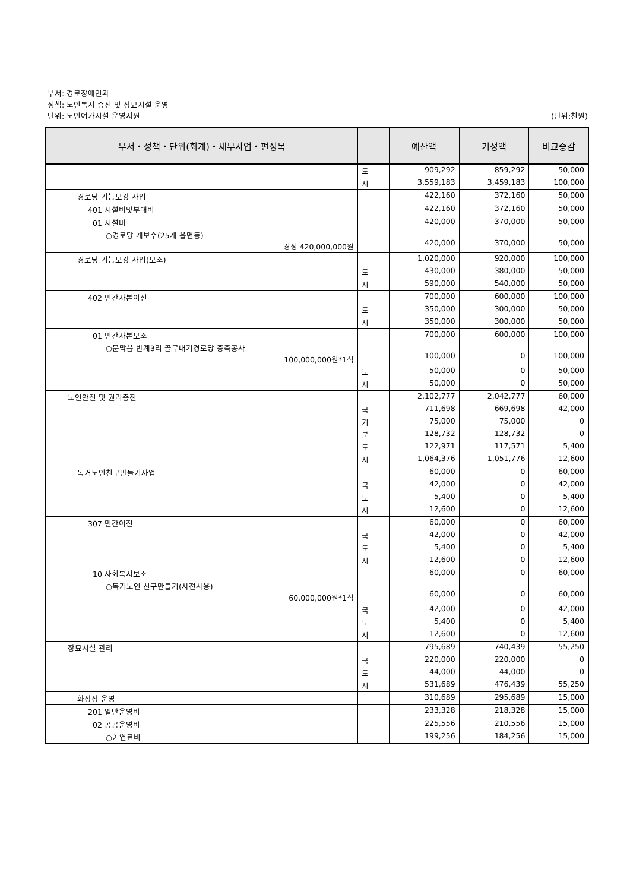부서: 경로장애인과
정책: 노인복지 증진 및 장묘시설 운영
단위: 노인여가시설 운영지원 (단위:천원)
| 부서・정책・단위(회계)・세부사업・편성목 | | 예산액 | 기정액 | 비교증감 |
| --- | --- | --- | --- | --- |
| | 도 | 909,292 | 859,292 | 50,000 |
| | 시 | 3,559,183 | 3,459,183 | 100,000 |
| 경로당 기능보강 사업 | | 422,160 | 372,160 | 50,000 |
| 401 시설비및부대비 | | 422,160 | 372,160 | 50,000 |
| 01 시설비 | | 420,000 | 370,000 | 50,000 |
| ○경로당 개보수(25개 읍면동) 경정 420,000,000원 | | 420,000 | 370,000 | 50,000 |
| 경로당 기능보강 사업(보조) | | 1,020,000 | 920,000 | 100,000 |
| | 도 | 430,000 | 380,000 | 50,000 |
| | 시 | 590,000 | 540,000 | 50,000 |
| 402 민간자본이전 | | 700,000 | 600,000 | 100,000 |
| | 도 | 350,000 | 300,000 | 50,000 |
| | 시 | 350,000 | 300,000 | 50,000 |
| 01 민간자본보조 | | 700,000 | 600,000 | 100,000 |
| ○문막읍 반계3리 골무내기경로당 증축공사 100,000,000원*1식 | | 100,000 | 0 | 100,000 |
| | 도 | 50,000 | 0 | 50,000 |
| | 시 | 50,000 | 0 | 50,000 |
| 노인안전 및 권리증진 | | 2,102,777 | 2,042,777 | 60,000 |
| | 국 | 711,698 | 669,698 | 42,000 |
| | 기 | 75,000 | 75,000 | 0 |
| | 분 | 128,732 | 128,732 | 0 |
| | 도 | 122,971 | 117,571 | 5,400 |
| | 시 | 1,064,376 | 1,051,776 | 12,600 |
| 독거노인친구만들기사업 | | 60,000 | 0 | 60,000 |
| | 국 | 42,000 | 0 | 42,000 |
| | 도 | 5,400 | 0 | 5,400 |
| | 시 | 12,600 | 0 | 12,600 |
| 307 민간이전 | | 60,000 | 0 | 60,000 |
| | 국 | 42,000 | 0 | 42,000 |
| | 도 | 5,400 | 0 | 5,400 |
| | 시 | 12,600 | 0 | 12,600 |
| 10 사회복지보조 | | 60,000 | 0 | 60,000 |
| ○독거노인 친구만들기(사전사용) 60,000,000원*1식 | | 60,000 | 0 | 60,000 |
| | 국 | 42,000 | 0 | 42,000 |
| | 도 | 5,400 | 0 | 5,400 |
| | 시 | 12,600 | 0 | 12,600 |
| 장묘시설 관리 | | 795,689 | 740,439 | 55,250 |
| | 국 | 220,000 | 220,000 | 0 |
| | 도 | 44,000 | 44,000 | 0 |
| | 시 | 531,689 | 476,439 | 55,250 |
| 화장장 운영 | | 310,689 | 295,689 | 15,000 |
| 201 일반운영비 | | 233,328 | 218,328 | 15,000 |
| 02 공공운영비 | | 225,556 | 210,556 | 15,000 |
| ○2 연료비 | | 199,256 | 184,256 | 15,000 |